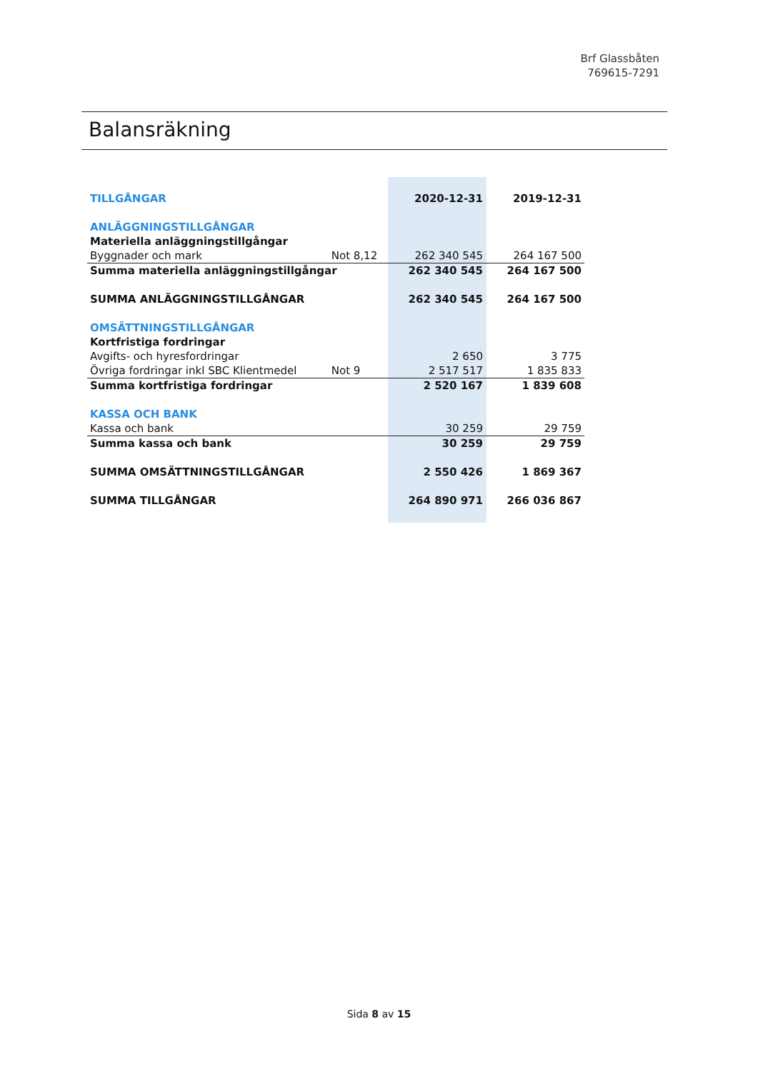Brf Glassbåten
769615-7291
Balansräkning
| TILLGÅNGAR | | 2020-12-31 | 2019-12-31 |
| --- | --- | --- | --- |
| ANLÄGGNINGSTILLGÅNGAR | | | |
| Materiella anläggningstillgångar | | | |
| Byggnader och mark | Not 8,12 | 262 340 545 | 264 167 500 |
| Summa materiella anläggningstillgångar | | 262 340 545 | 264 167 500 |
| SUMMA ANLÄGGNINGSTILLGÅNGAR | | 262 340 545 | 264 167 500 |
| OMSÄTTNINGSTILLGÅNGAR | | | |
| Kortfristiga fordringar | | | |
| Avgifts- och hyresfordringar | | 2 650 | 3 775 |
| Övriga fordringar inkl SBC Klientmedel | Not 9 | 2 517 517 | 1 835 833 |
| Summa kortfristiga fordringar | | 2 520 167 | 1 839 608 |
| KASSA OCH BANK | | | |
| Kassa och bank | | 30 259 | 29 759 |
| Summa kassa och bank | | 30 259 | 29 759 |
| SUMMA OMSÄTTNINGSTILLGÅNGAR | | 2 550 426 | 1 869 367 |
| SUMMA TILLGÅNGAR | | 264 890 971 | 266 036 867 |
Sida 8 av 15